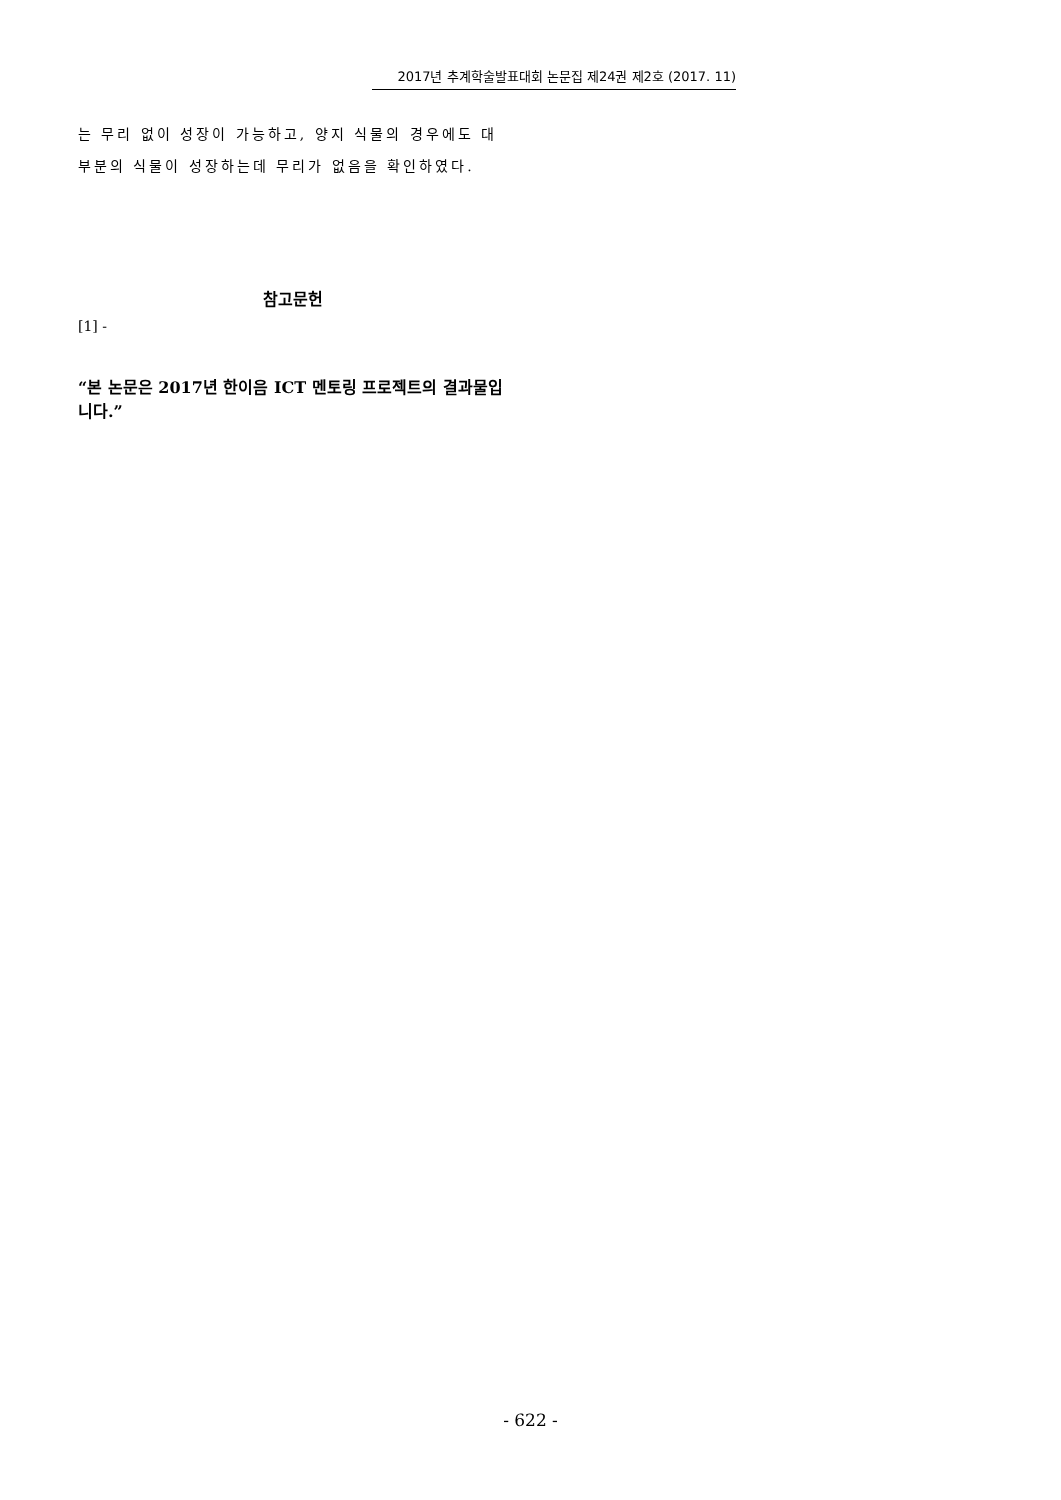2017년 추계학술발표대회 논문집 제24권 제2호 (2017. 11)
는 무리 없이 성장이 가능하고, 양지 식물의 경우에도 대부분의 식물이 성장하는데 무리가 없음을 확인하였다.
참고문헌
[1] -
“본 논문은 2017년 한이음 ICT 멘토링 프로젝트의 결과물입니다.”
- 622 -